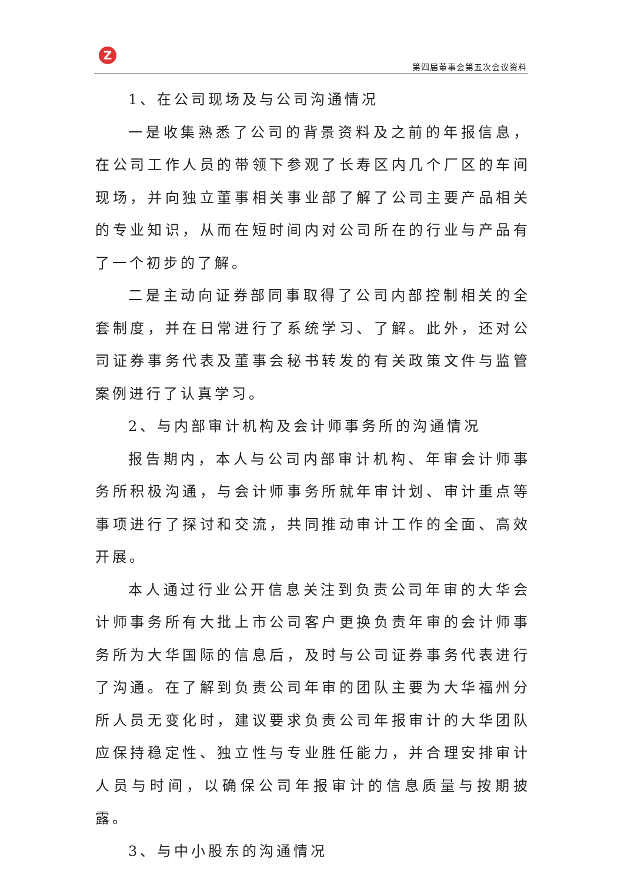Z
第四届董事会第五次会议资料
1、在公司现场及与公司沟通情况
一是收集熟悉了公司的背景资料及之前的年报信息，在公司工作人员的带领下参观了长寿区内几个厂区的车间现场，并向独立董事相关事业部了解了公司主要产品相关的专业知识，从而在短时间内对公司所在的行业与产品有了一个初步的了解。
二是主动向证券部同事取得了公司内部控制相关的全套制度，并在日常进行了系统学习、了解。此外，还对公司证券事务代表及董事会秘书转发的有关政策文件与监管案例进行了认真学习。
2、与内部审计机构及会计师事务所的沟通情况
报告期内，本人与公司内部审计机构、年审会计师事务所积极沟通，与会计师事务所就年审计划、审计重点等事项进行了探讨和交流，共同推动审计工作的全面、高效开展。
本人通过行业公开信息关注到负责公司年审的大华会计师事务所有大批上市公司客户更换负责年审的会计师事务所为大华国际的信息后，及时与公司证券事务代表进行了沟通。在了解到负责公司年审的团队主要为大华福州分所人员无变化时，建议要求负责公司年报审计的大华团队应保持稳定性、独立性与专业胜任能力，并合理安排审计人员与时间，以确保公司年报审计的信息质量与按期披露。
3、与中小股东的沟通情况